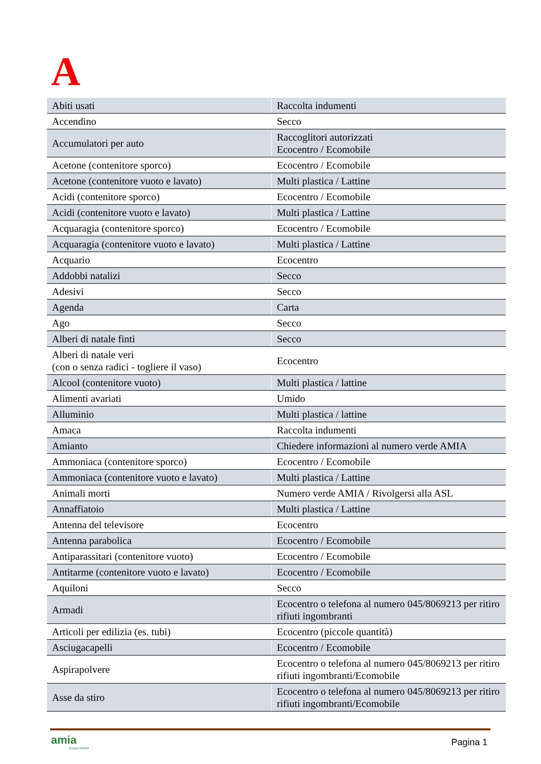A
| Abiti usati | Raccolta indumenti |
| Accendino | Secco |
| Accumulatori per auto | Raccoglitori autorizzati Ecocentro / Ecomobile |
| Acetone (contenitore sporco) | Ecocentro / Ecomobile |
| Acetone (contenitore vuoto e lavato) | Multi plastica / Lattine |
| Acidi (contenitore sporco) | Ecocentro / Ecomobile |
| Acidi (contenitore vuoto e lavato) | Multi plastica / Lattine |
| Acquaragia (contenitore sporco) | Ecocentro / Ecomobile |
| Acquaragia (contenitore vuoto e lavato) | Multi plastica / Lattine |
| Acquario | Ecocentro |
| Addobbi natalizi | Secco |
| Adesivi | Secco |
| Agenda | Carta |
| Ago | Secco |
| Alberi di natale finti | Secco |
| Alberi di natale veri (con o senza radici - togliere il vaso) | Ecocentro |
| Alcool (contenitore vuoto) | Multi plastica / lattine |
| Alimenti avariati | Umido |
| Alluminio | Multi plastica / lattine |
| Amaca | Raccolta indumenti |
| Amianto | Chiedere informazioni al numero verde AMIA |
| Ammoniaca (contenitore sporco) | Ecocentro / Ecomobile |
| Ammoniaca (contenitore vuoto e lavato) | Multi plastica / Lattine |
| Animali morti | Numero verde AMIA / Rivolgersi alla ASL |
| Annaffiatoio | Multi plastica / Lattine |
| Antenna del televisore | Ecocentro |
| Antenna parabolica | Ecocentro / Ecomobile |
| Antiparassitari (contenitore vuoto) | Ecocentro / Ecomobile |
| Antitarme (contenitore vuoto e lavato) | Ecocentro / Ecomobile |
| Aquiloni | Secco |
| Armadi | Ecocentro o telefona al numero 045/8069213 per ritiro rifiuti ingombranti |
| Articoli per edilizia (es. tubi) | Ecocentro (piccole quantità) |
| Asciugacapelli | Ecocentro / Ecomobile |
| Aspirapolvere | Ecocentro o telefona al numero 045/8069213 per ritiro rifiuti ingombranti/Ecomobile |
| Asse da stiro | Ecocentro o telefona al numero 045/8069213 per ritiro rifiuti ingombranti/Ecomobile |
amia
Gruppo AGSM
Pagina 1